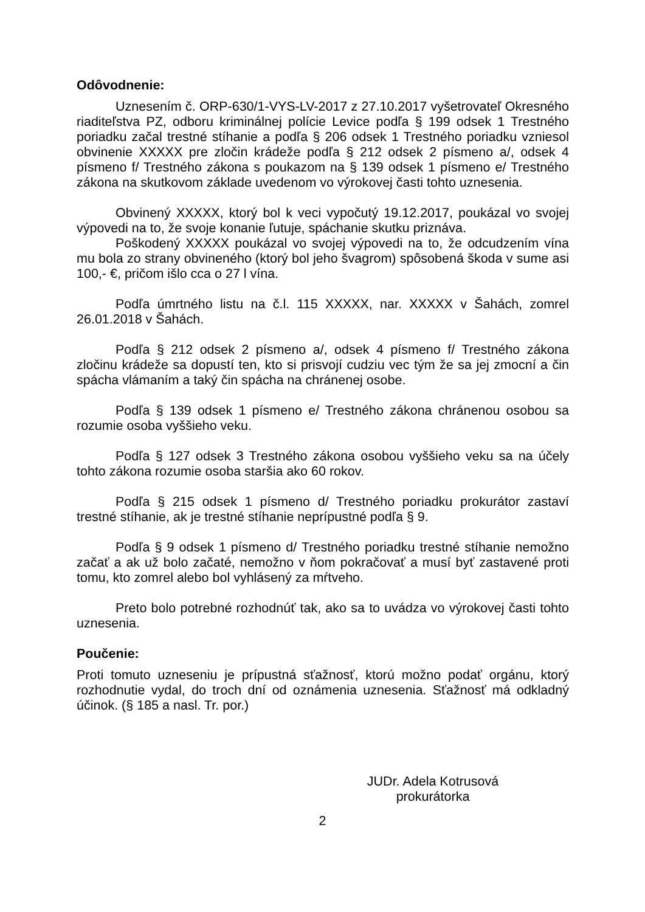Odôvodnenie:
Uznesením č. ORP-630/1-VYS-LV-2017 z 27.10.2017 vyšetrovateľ Okresného riaditeľstva PZ, odboru kriminálnej polície Levice podľa § 199 odsek 1 Trestného poriadku začal trestné stíhanie a podľa § 206 odsek 1 Trestného poriadku vzniesol obvinenie XXXXX pre zločin krádeže podľa § 212 odsek 2 písmeno a/, odsek 4 písmeno f/ Trestného zákona s poukazom na § 139 odsek 1 písmeno e/ Trestného zákona na skutkovom základe uvedenom vo výrokovej časti tohto uznesenia.
Obvinený XXXXX, ktorý bol k veci vypočutý 19.12.2017, poukázal vo svojej výpovedi na to, že svoje konanie ľutuje, spáchanie skutku priznáva.
Poškodený XXXXX poukázal vo svojej výpovedi na to, že odcudzením vína mu bola zo strany obvineného (ktorý bol jeho švagrom) spôsobená škoda v sume asi 100,- €, pričom išlo cca o 27 l vína.
Podľa úmrtného listu na č.l. 115 XXXXX, nar. XXXXX v Šahách, zomrel 26.01.2018 v Šahách.
Podľa § 212 odsek 2 písmeno a/, odsek 4 písmeno f/ Trestného zákona zločinu krádeže sa dopustí ten, kto si prisvojí cudziu vec tým že sa jej zmocní a čin spácha vlámaním a taký čin spácha na chránenej osobe.
Podľa § 139 odsek 1 písmeno e/ Trestného zákona chránenou osobou sa rozumie osoba vyššieho veku.
Podľa § 127 odsek 3 Trestného zákona osobou vyššieho veku sa na účely tohto zákona rozumie osoba staršia ako 60 rokov.
Podľa § 215 odsek 1 písmeno d/ Trestného poriadku prokurátor zastaví trestné stíhanie, ak je trestné stíhanie neprípustné podľa § 9.
Podľa § 9 odsek 1 písmeno d/ Trestného poriadku trestné stíhanie nemožno začať a ak už bolo začaté, nemožno v ňom pokračovať a musí byť zastavené proti tomu, kto zomrel alebo bol vyhlásený za mŕtveho.
Preto bolo potrebné rozhodnúť tak, ako sa to uvádza vo výrokovej časti tohto uznesenia.
Poučenie:
Proti tomuto uzneseniu je prípustná sťažnosť, ktorú možno podať orgánu, ktorý rozhodnutie vydal, do troch dní od oznámenia uznesenia. Sťažnosť má odkladný účinok. (§ 185 a nasl. Tr. por.)
JUDr. Adela Kotrusová
prokurátorka
2